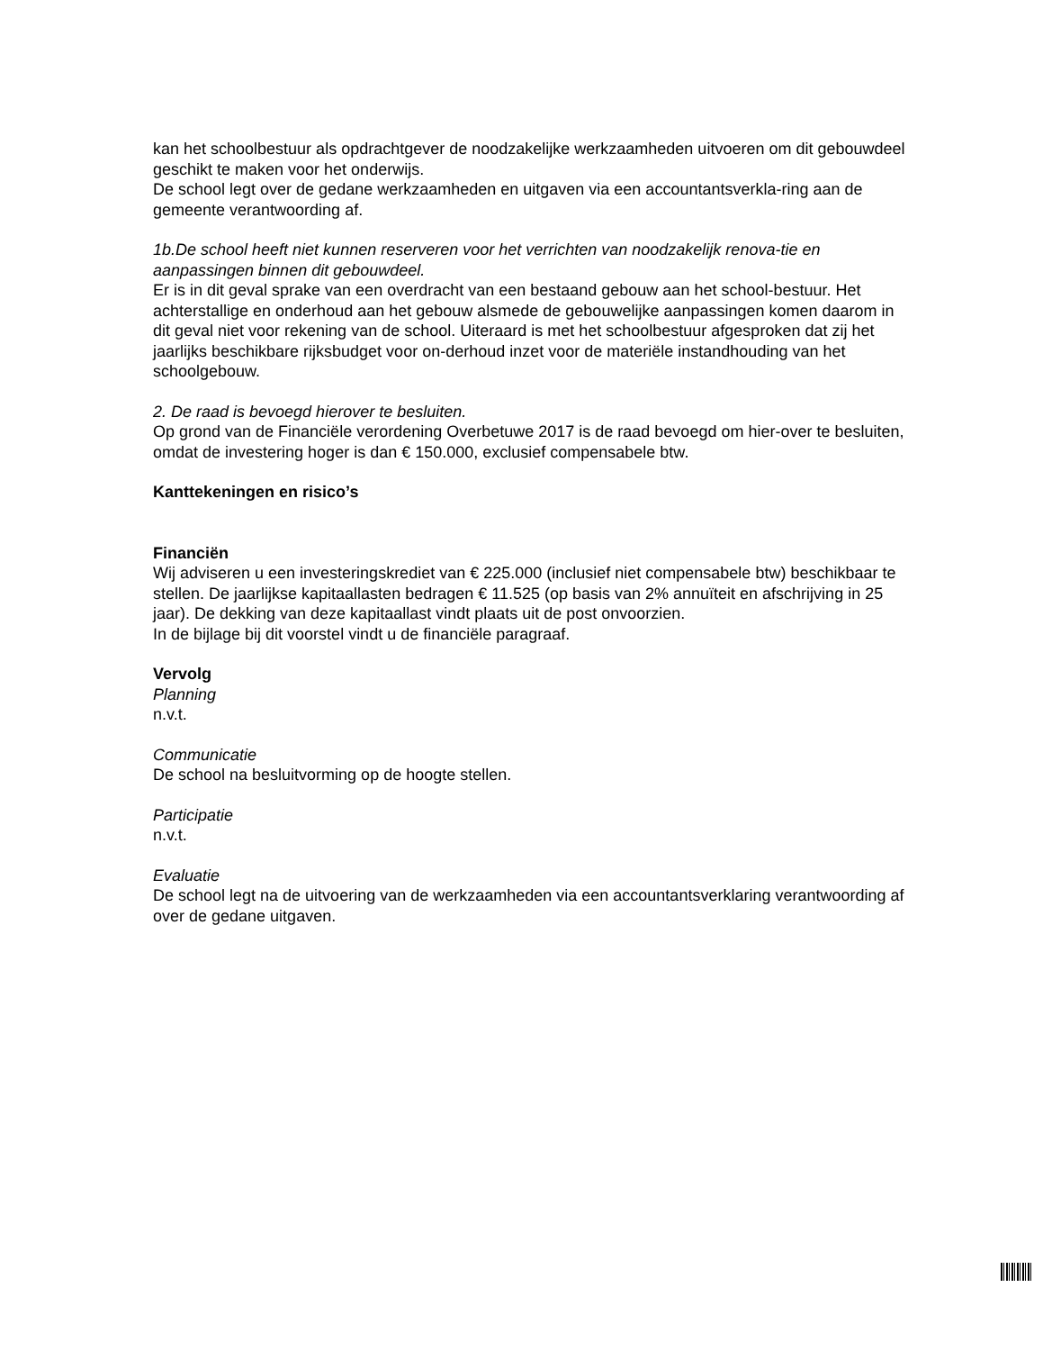kan het schoolbestuur als opdrachtgever de noodzakelijke werkzaamheden uitvoeren om dit gebouwdeel geschikt te maken voor het onderwijs.
De school legt over de gedane werkzaamheden en uitgaven via een accountantsverkla-ring aan de gemeente verantwoording af.
1b.De school heeft niet kunnen reserveren voor het verrichten van noodzakelijk renova-tie en aanpassingen binnen dit gebouwdeel.
Er is in dit geval sprake van een overdracht van een bestaand gebouw aan het school-bestuur. Het achterstallige en onderhoud aan het gebouw alsmede de gebouwelijke aanpassingen komen daarom in dit geval niet voor rekening van de school. Uiteraard is met het schoolbestuur afgesproken dat zij het jaarlijks beschikbare rijksbudget voor on-derhoud inzet voor de materiële instandhouding van het schoolgebouw.
2. De raad is bevoegd hierover te besluiten.
Op grond van de Financiële verordening Overbetuwe 2017 is de raad bevoegd om hier-over te besluiten, omdat de investering hoger is dan € 150.000, exclusief compensabele btw.
Kanttekeningen en risico’s
Financiën
Wij adviseren u een investeringskrediet van € 225.000 (inclusief niet compensabele btw) beschikbaar te stellen. De jaarlijkse kapitaallasten bedragen € 11.525 (op basis van 2% annuïteit en afschrijving in 25 jaar). De dekking van deze kapitaallast vindt plaats uit de post onvoorzien.
In de bijlage bij dit voorstel vindt u de financiële paragraaf.
Vervolg
Planning
n.v.t.
Communicatie
De school na besluitvorming op de hoogte stellen.
Participatie
n.v.t.
Evaluatie
De school legt na de uitvoering van de werkzaamheden via een accountantsverklaring verantwoording af over de gedane uitgaven.